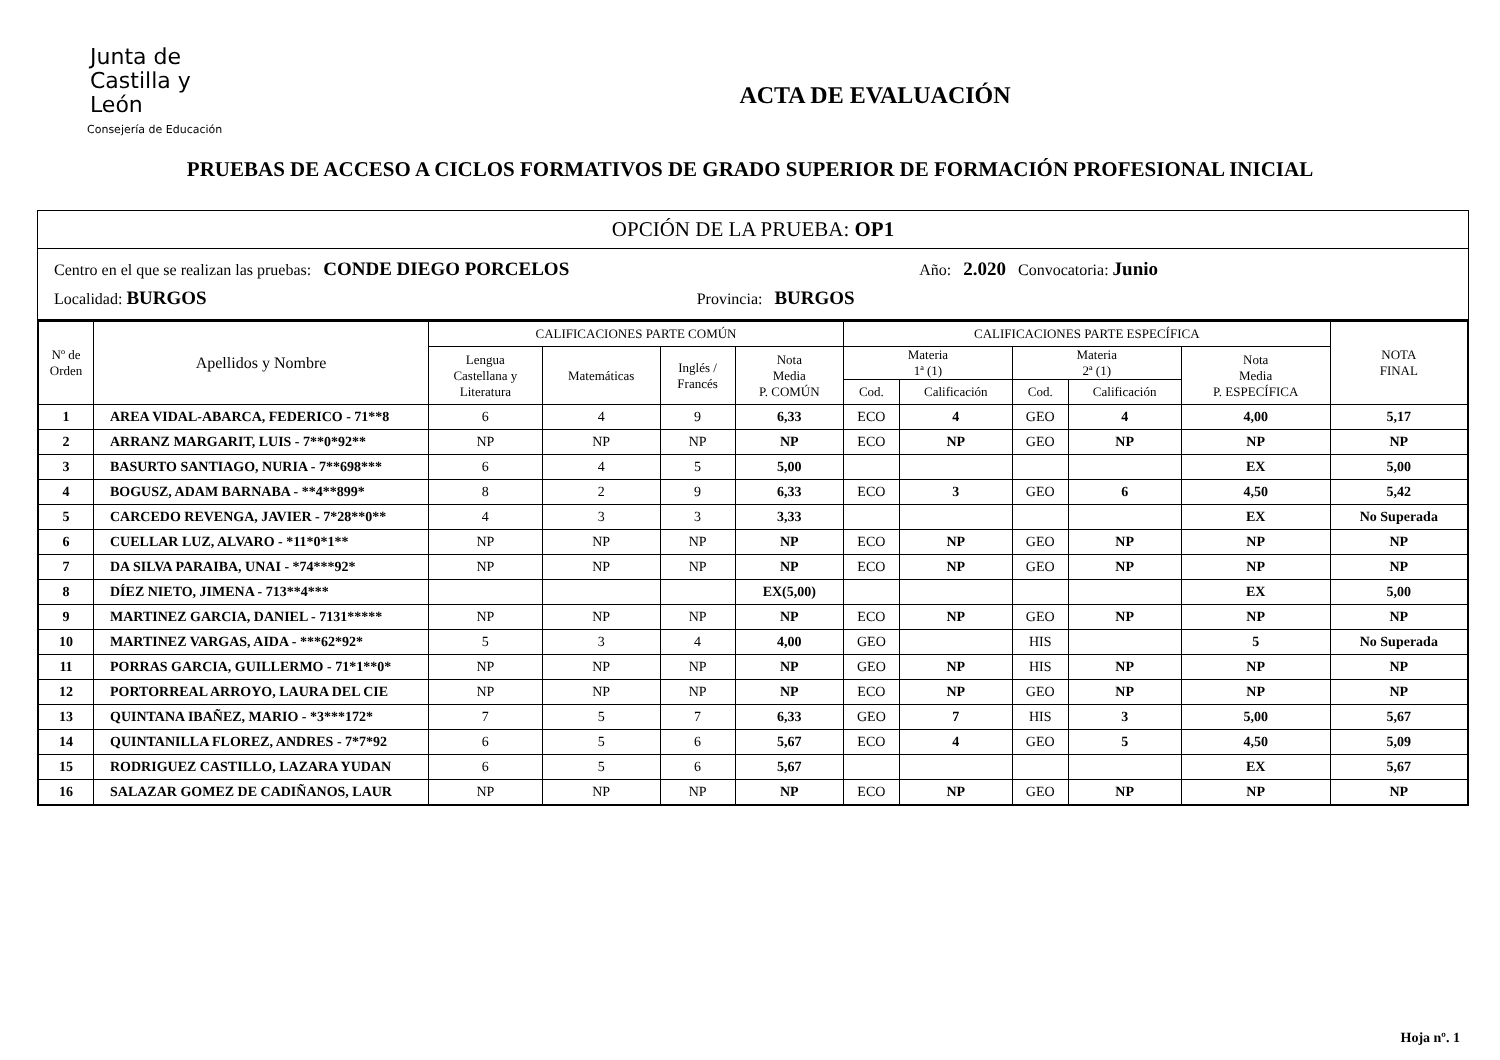Junta de
Castilla y León
Consejería de Educación
ACTA DE EVALUACIÓN
PRUEBAS DE ACCESO A CICLOS FORMATIVOS DE GRADO SUPERIOR DE FORMACIÓN PROFESIONAL INICIAL
OPCIÓN DE LA PRUEBA: OP1
Centro en el que se realizan las pruebas: CONDE DIEGO PORCELOS Año: 2.020 Convocatoria: Junio
Localidad: BURGOS Provincia: BURGOS
| Nº de Orden | Apellidos y Nombre | CALIFICACIONES PARTE COMÚN | | | | CALIFICACIONES PARTE ESPECÍFICA | | | | | NOTA FINAL |
| --- | --- | --- | --- | --- | --- | --- | --- | --- | --- | --- | --- |
| | | Lengua Castellana y Literatura | Matemáticas | Inglés / Francés | Nota Media P. COMÚN | Materia 1ª (1) | | Materia 2ª (1) | | Nota Media P. ESPECÍFICA | |
| | | | | | | Cod. | Calificación | Cod. | Calificación | | |
| 1 | AREA VIDAL-ABARCA, FEDERICO - 71**8 | 6 | 4 | 9 | 6,33 | ECO | 4 | GEO | 4 | 4,00 | 5,17 |
| 2 | ARRANZ MARGARIT, LUIS - 7**0*92** | NP | NP | NP | NP | ECO | NP | GEO | NP | NP | NP |
| 3 | BASURTO SANTIAGO, NURIA - 7**698*** | 6 | 4 | 5 | 5,00 | | | | | EX | 5,00 |
| 4 | BOGUSZ, ADAM BARNABA - **4**899* | 8 | 2 | 9 | 6,33 | ECO | 3 | GEO | 6 | 4,50 | 5,42 |
| 5 | CARCEDO REVENGA, JAVIER - 7*28**0** | 4 | 3 | 3 | 3,33 | | | | | EX | No Superada |
| 6 | CUELLAR LUZ, ALVARO - *11*0*1** | NP | NP | NP | NP | ECO | NP | GEO | NP | NP | NP |
| 7 | DA SILVA PARAIBA, UNAI - *74***92* | NP | NP | NP | NP | ECO | NP | GEO | NP | NP | NP |
| 8 | DÍEZ NIETO, JIMENA - 713**4*** | | | | EX(5,00) | | | | | EX | 5,00 |
| 9 | MARTINEZ GARCIA, DANIEL - 7131***** | NP | NP | NP | NP | ECO | NP | GEO | NP | NP | NP |
| 10 | MARTINEZ VARGAS, AIDA - ***62*92* | 5 | 3 | 4 | 4,00 | GEO | | HIS | | 5 | No Superada |
| 11 | PORRAS GARCIA, GUILLERMO - 71*1**0* | NP | NP | NP | NP | GEO | NP | HIS | NP | NP | NP |
| 12 | PORTORREAL ARROYO, LAURA DEL CIE | NP | NP | NP | NP | ECO | NP | GEO | NP | NP | NP |
| 13 | QUINTANA IBAÑEZ, MARIO - *3***172* | 7 | 5 | 7 | 6,33 | GEO | 7 | HIS | 3 | 5,00 | 5,67 |
| 14 | QUINTANILLA FLOREZ, ANDRES - 7*7*92 | 6 | 5 | 6 | 5,67 | ECO | 4 | GEO | 5 | 4,50 | 5,09 |
| 15 | RODRIGUEZ CASTILLO, LAZARA YUDAN | 6 | 5 | 6 | 5,67 | | | | | EX | 5,67 |
| 16 | SALAZAR GOMEZ DE CADIÑANOS, LAUR | NP | NP | NP | NP | ECO | NP | GEO | NP | NP | NP |
Hoja nº. 1